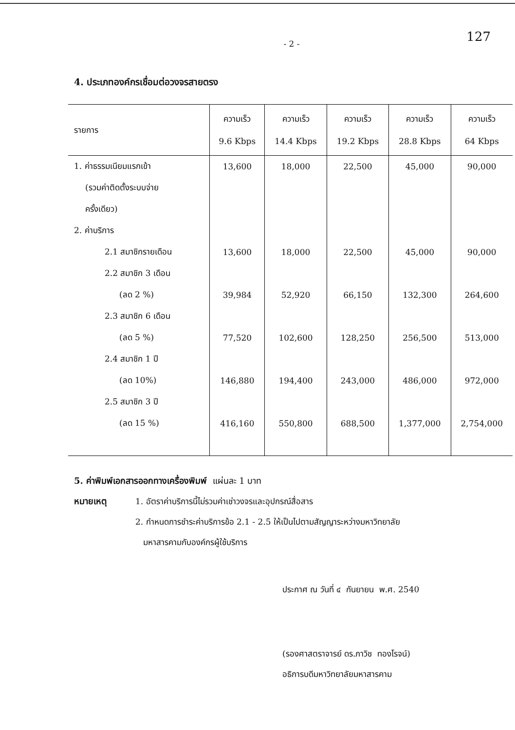127
- 2 -
4. ประเภทองค์กรเชื่อมต่อวงจรสายตรง
| รายการ | ความเร็ว 9.6 Kbps | ความเร็ว 14.4 Kbps | ความเร็ว 19.2 Kbps | ความเร็ว 28.8 Kbps | ความเร็ว 64 Kbps |
| --- | --- | --- | --- | --- | --- |
| 1. ค่าธรรมเนียมแรกเข้า | 13,600 | 18,000 | 22,500 | 45,000 | 90,000 |
| (รวมค่าติดตั้งระบบจ่าย | | | | | |
| ครั้งเดียว) | | | | | |
| 2. ค่าบริการ | | | | | |
| 2.1 สมาชิกรายเดือน | 13,600 | 18,000 | 22,500 | 45,000 | 90,000 |
| 2.2 สมาชิก 3 เดือน | | | | | |
| (ลด 2 %) | 39,984 | 52,920 | 66,150 | 132,300 | 264,600 |
| 2.3 สมาชิก 6 เดือน | | | | | |
| (ลด 5 %) | 77,520 | 102,600 | 128,250 | 256,500 | 513,000 |
| 2.4 สมาชิก 1 ปี | | | | | |
| (ลด 10%) | 146,880 | 194,400 | 243,000 | 486,000 | 972,000 |
| 2.5 สมาชิก 3 ปี | | | | | |
| (ลด 15 %) | 416,160 | 550,800 | 688,500 | 1,377,000 | 2,754,000 |
5. ค่าพิมพ์เอกสารออกทางเครื่องพิมพ์ แผ่นละ 1 บาท
หมายเหตุ 1. อัตราค่าบริการนี้ไม่รวมค่าเช่าวงจรและอุปกรณ์สื่อสาร
2. กำหนดการชำระค่าบริการข้อ 2.1 - 2.5 ให้เป็นไปตามสัญญาระหว่างมหาวิทยาลัย
มหาสารคามกับองค์กรผู้ใช้บริการ
ประกาศ ณ วันที่ ๔ กันยายน พ.ศ. 2540
(รองศาสตราจารย์ ดร.ภาวิช ทองโรจน์)
อธิการบดีมหาวิทยาลัยมหาสารคาม